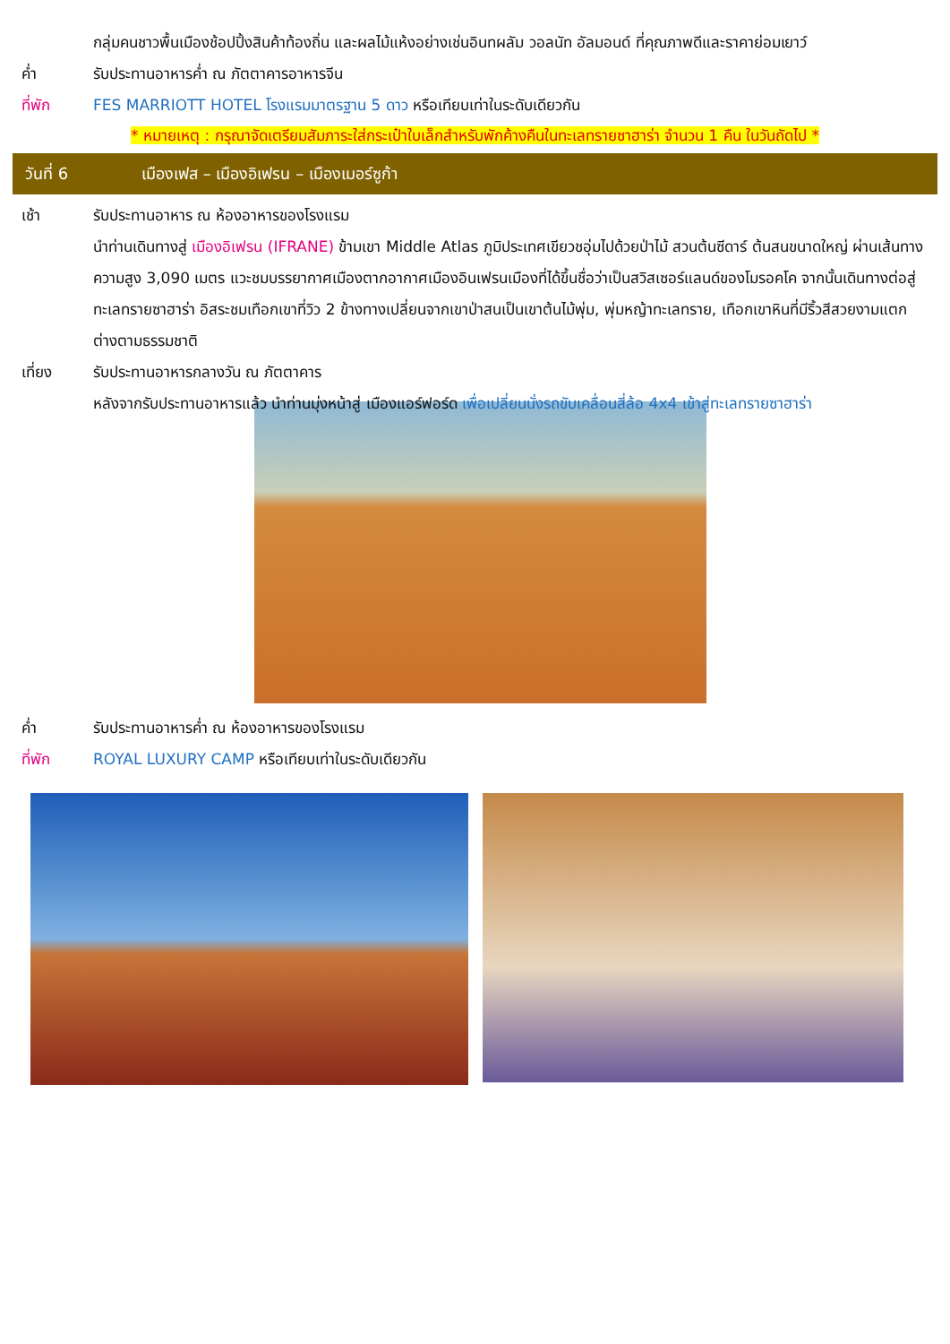กลุ่มคนชาวพื้นเมืองช้อปปิ้งสินค้าท้องถิ่น และผลไม้แห้งอย่างเช่นอินทผลัม วอลนัท อัลมอนด์ ที่คุณภาพดีและราคาย่อมเยาว์
ค่ำ รับประทานอาหารค่ำ ณ ภัตตาคารอาหารจีน
ที่พัก FES MARRIOTT HOTEL โรงแรมมาตรฐาน 5 ดาว หรือเทียบเท่าในระดับเดียวกัน
* หมายเหตุ : กรุณาจัดเตรียมสัมภาระใส่กระเป๋าใบเล็กสำหรับพักค้างคืนในทะเลทรายซาฮาร่า จำนวน 1 คืน ในวันถัดไป *
วันที่ 6
เมืองเฟส – เมืองอิเฟรน – เมืองเมอร์ซูก้า
เช้า รับประทานอาหาร ณ ห้องอาหารของโรงแรม
นำท่านเดินทางสู่ เมืองอิเฟรน (IFRANE) ข้ามเขา Middle Atlas ภูมิประเทศเขียวชอุ่มไปด้วยป่าไม้ สวนต้นซีดาร์ ต้นสนขนาดใหญ่ ผ่านเส้นทางความสูง 3,090 เมตร แวะชมบรรยากาศเมืองตากอากาศเมืองอินเฟรนเมืองที่ได้ขึ้นชื่อว่าเป็นสวิสเซอร์แลนด์ของโมรอคโค จากนั้นเดินทางต่อสู่ทะเลทรายซาฮาร่า อิสระชมเทือกเขาที่วิว 2 ข้างทางเปลี่ยนจากเขาป่าสนเป็นเขาต้นไม้พุ่ม, พุ่มหญ้าทะเลทราย, เทือกเขาหินที่มีริ้วสีสวยงามแตกต่างตามธรรมชาติ
เที่ยง รับประทานอาหารกลางวัน ณ ภัตตาคาร
หลังจากรับประทานอาหารแล้ว นำท่านมุ่งหน้าสู่ เมืองแอร์ฟอร์ด เพื่อเปลี่ยนนั่งรถขับเคลื่อนสี่ล้อ 4x4 เข้าสู่ทะเลทรายซาฮาร่า
ค่ำ รับประทานอาหารค่ำ ณ ห้องอาหารของโรงแรม
ที่พัก ROYAL LUXURY CAMP หรือเทียบเท่าในระดับเดียวกัน